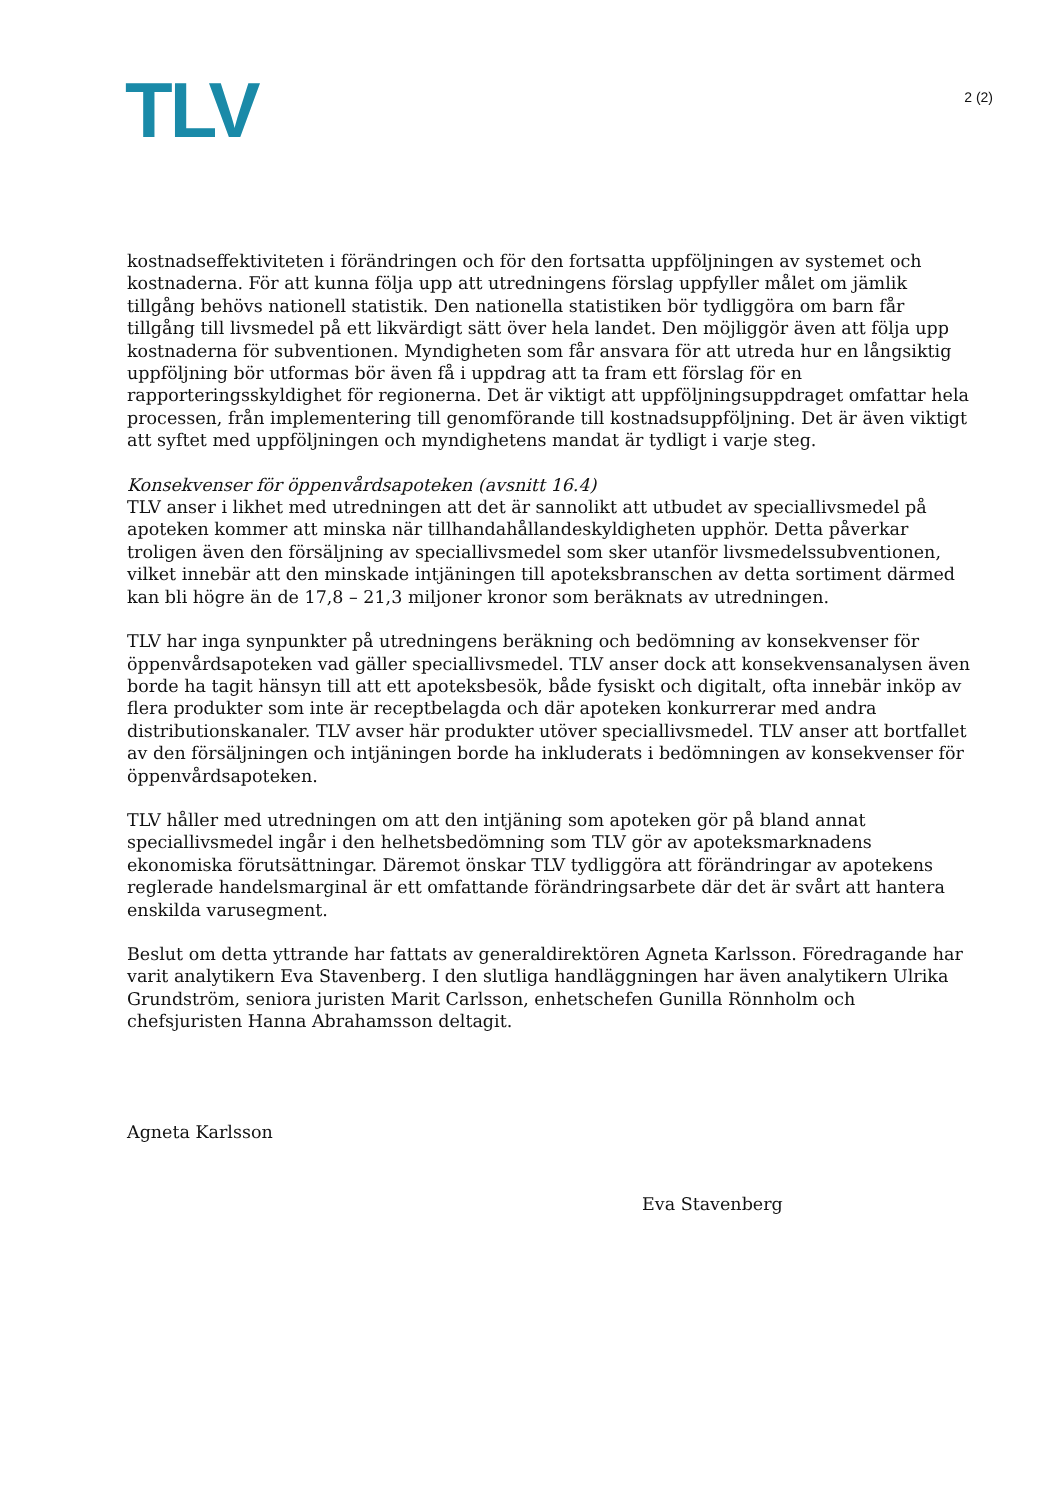TLV
2 (2)
kostnadseffektiviteten i förändringen och för den fortsatta uppföljningen av systemet och kostnaderna. För att kunna följa upp att utredningens förslag uppfyller målet om jämlik tillgång behövs nationell statistik. Den nationella statistiken bör tydliggöra om barn får tillgång till livsmedel på ett likvärdigt sätt över hela landet. Den möjliggör även att följa upp kostnaderna för subventionen. Myndigheten som får ansvara för att utreda hur en långsiktig uppföljning bör utformas bör även få i uppdrag att ta fram ett förslag för en rapporteringsskyldighet för regionerna. Det är viktigt att uppföljningsuppdraget omfattar hela processen, från implementering till genomförande till kostnadsuppföljning. Det är även viktigt att syftet med uppföljningen och myndighetens mandat är tydligt i varje steg.
Konsekvenser för öppenvårdsapoteken (avsnitt 16.4)
TLV anser i likhet med utredningen att det är sannolikt att utbudet av speciallivsmedel på apoteken kommer att minska när tillhandahållandeskyldigheten upphör. Detta påverkar troligen även den försäljning av speciallivsmedel som sker utanför livsmedelssubventionen, vilket innebär att den minskade intjäningen till apoteksbranschen av detta sortiment därmed kan bli högre än de 17,8 – 21,3 miljoner kronor som beräknats av utredningen.
TLV har inga synpunkter på utredningens beräkning och bedömning av konsekvenser för öppenvårdsapoteken vad gäller speciallivsmedel. TLV anser dock att konsekvensanalysen även borde ha tagit hänsyn till att ett apoteksbesök, både fysiskt och digitalt, ofta innebär inköp av flera produkter som inte är receptbelagda och där apoteken konkurrerar med andra distributionskanaler. TLV avser här produkter utöver speciallivsmedel. TLV anser att bortfallet av den försäljningen och intjäningen borde ha inkluderats i bedömningen av konsekvenser för öppenvårdsapoteken.
TLV håller med utredningen om att den intjäning som apoteken gör på bland annat speciallivsmedel ingår i den helhetsbedömning som TLV gör av apoteksmarknadens ekonomiska förutsättningar. Däremot önskar TLV tydliggöra att förändringar av apotekens reglerade handelsmarginal är ett omfattande förändringsarbete där det är svårt att hantera enskilda varusegment.
Beslut om detta yttrande har fattats av generaldirektören Agneta Karlsson. Föredragande har varit analytikern Eva Stavenberg. I den slutliga handläggningen har även analytikern Ulrika Grundström, seniora juristen Marit Carlsson, enhetschefen Gunilla Rönnholm och chefsjuristen Hanna Abrahamsson deltagit.
Agneta Karlsson
Eva Stavenberg